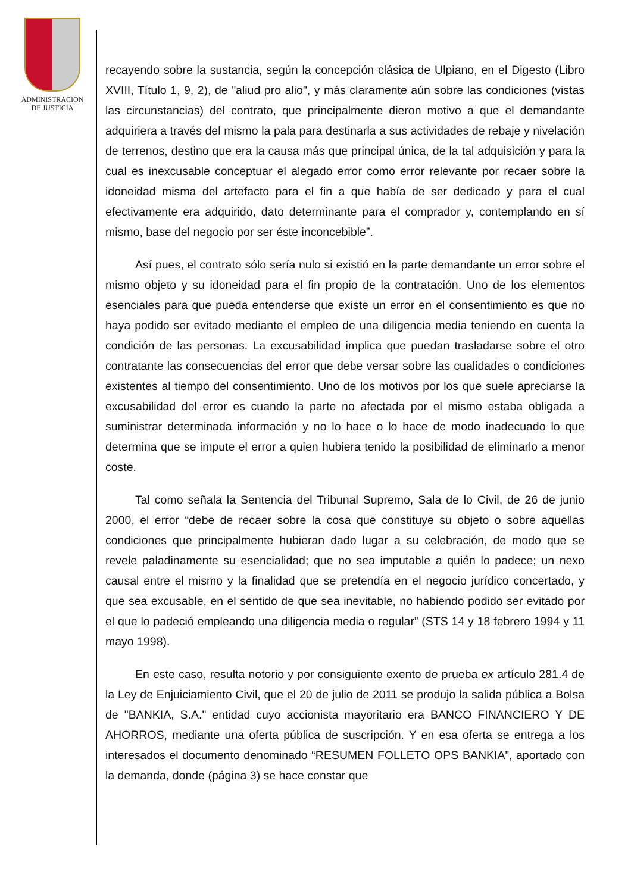ADMINISTRACION
DE JUSTICIA
recayendo sobre la sustancia, según la concepción clásica de Ulpiano, en el Digesto (Libro XVIII, Título 1, 9, 2), de "aliud pro alio", y más claramente aún sobre las condiciones (vistas las circunstancias) del contrato, que principalmente dieron motivo a que el demandante adquiriera a través del mismo la pala para destinarla a sus actividades de rebaje y nivelación de terrenos, destino que era la causa más que principal única, de la tal adquisición y para la cual es inexcusable conceptuar el alegado error como error relevante por recaer sobre la idoneidad misma del artefacto para el fin a que había de ser dedicado y para el cual efectivamente era adquirido, dato determinante para el comprador y, contemplando en sí mismo, base del negocio por ser éste inconcebible”.
Así pues, el contrato sólo sería nulo si existió en la parte demandante un error sobre el mismo objeto y su idoneidad para el fin propio de la contratación. Uno de los elementos esenciales para que pueda entenderse que existe un error en el consentimiento es que no haya podido ser evitado mediante el empleo de una diligencia media teniendo en cuenta la condición de las personas. La excusabilidad implica que puedan trasladarse sobre el otro contratante las consecuencias del error que debe versar sobre las cualidades o condiciones existentes al tiempo del consentimiento. Uno de los motivos por los que suele apreciarse la excusabilidad del error es cuando la parte no afectada por el mismo estaba obligada a suministrar determinada información y no lo hace o lo hace de modo inadecuado lo que determina que se impute el error a quien hubiera tenido la posibilidad de eliminarlo a menor coste.
Tal como señala la Sentencia del Tribunal Supremo, Sala de lo Civil, de 26 de junio 2000, el error “debe de recaer sobre la cosa que constituye su objeto o sobre aquellas condiciones que principalmente hubieran dado lugar a su celebración, de modo que se revele paladinamente su esencialidad; que no sea imputable a quién lo padece; un nexo causal entre el mismo y la finalidad que se pretendía en el negocio jurídico concertado, y que sea excusable, en el sentido de que sea inevitable, no habiendo podido ser evitado por el que lo padeció empleando una diligencia media o regular” (STS 14 y 18 febrero 1994 y 11 mayo 1998).
En este caso, resulta notorio y por consiguiente exento de prueba ex artículo 281.4 de la Ley de Enjuiciamiento Civil, que el 20 de julio de 2011 se produjo la salida pública a Bolsa de "BANKIA, S.A." entidad cuyo accionista mayoritario era BANCO FINANCIERO Y DE AHORROS, mediante una oferta pública de suscripción. Y en esa oferta se entrega a los interesados el documento denominado “RESUMEN FOLLETO OPS BANKIA”, aportado con la demanda, donde (página 3) se hace constar que